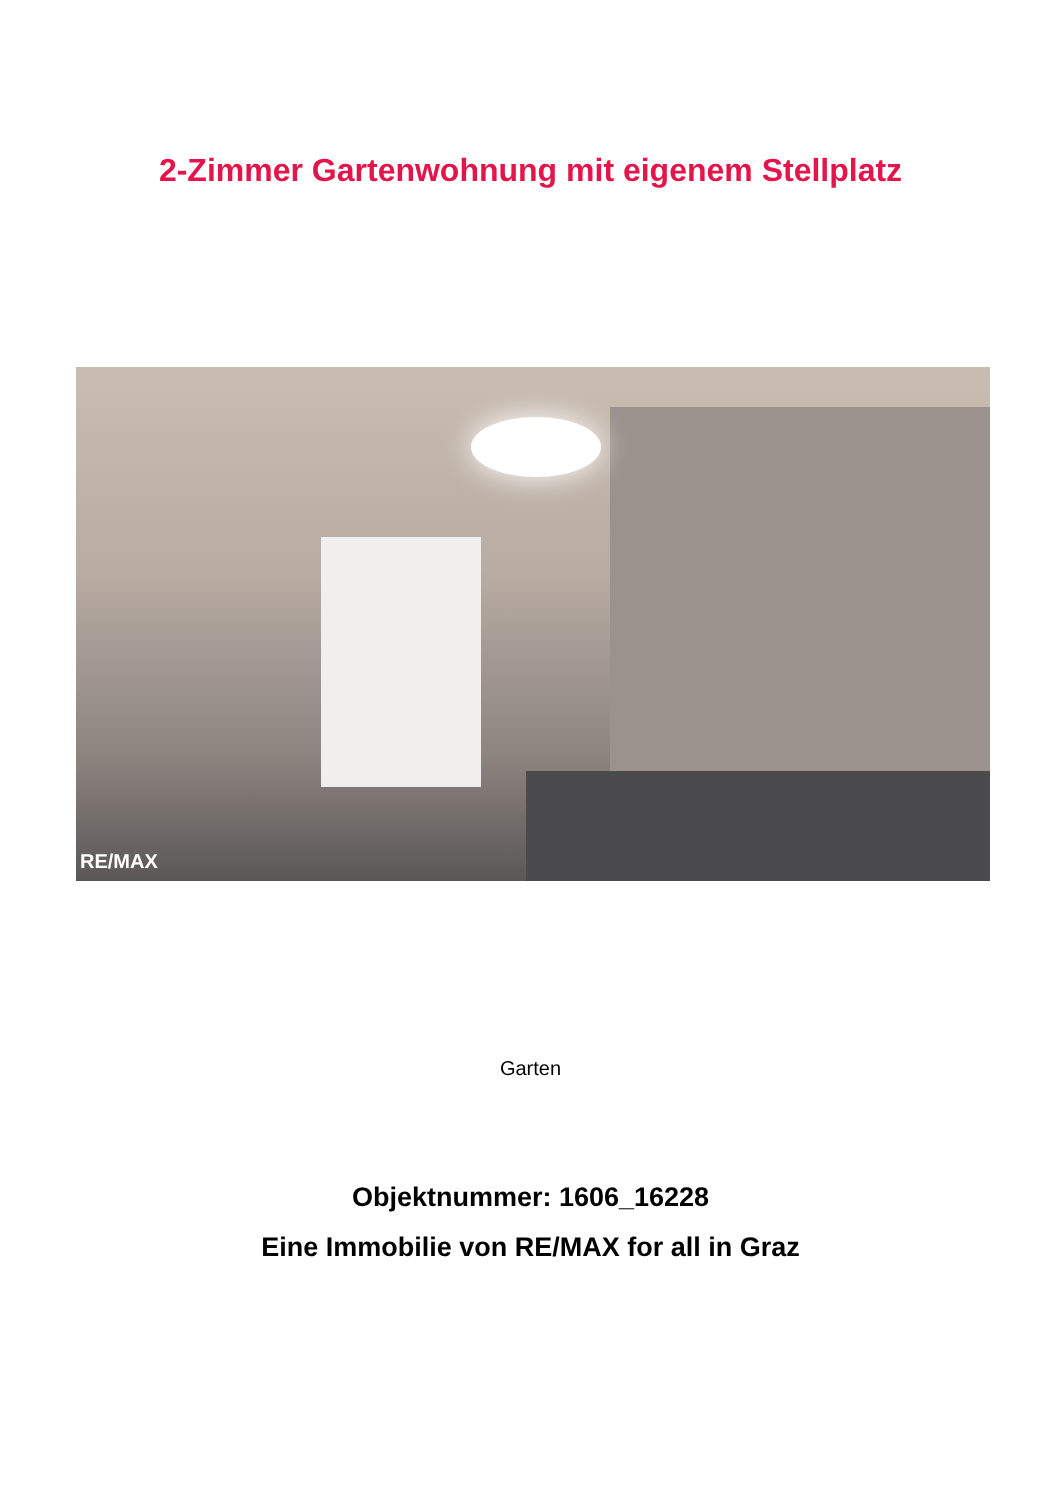2-Zimmer Gartenwohnung mit eigenem Stellplatz
RE/MAX
Garten
Objektnummer: 1606_16228
Eine Immobilie von RE/MAX for all in Graz